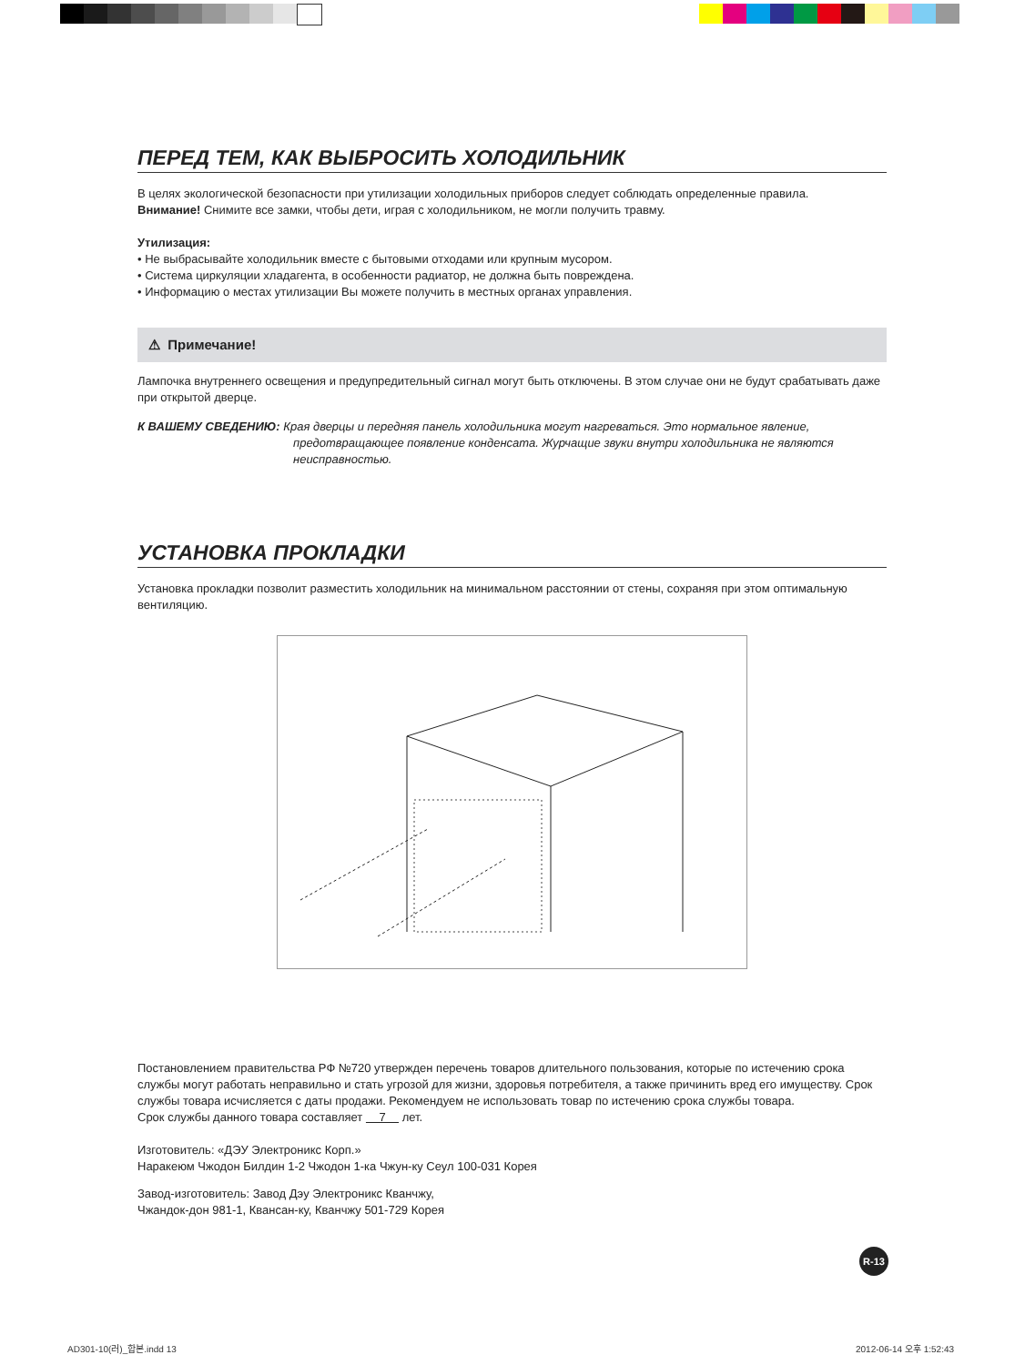ПЕРЕД ТЕМ, КАК ВЫБРОСИТЬ ХОЛОДИЛЬНИК
В целях экологической безопасности при утилизации холодильных приборов следует соблюдать определенные правила.
Внимание! Снимите все замки, чтобы дети, играя с холодильником, не могли получить травму.
Утилизация:
• Не выбрасывайте холодильник вместе с бытовыми отходами или крупным мусором.
• Система циркуляции хладагента, в особенности радиатор, не должна быть повреждена.
• Информацию о местах утилизации Вы можете получить в местных органах управления.
⚠ Примечание!
Лампочка внутреннего освещения и предупредительный сигнал могут быть отключены. В этом случае они не будут срабатывать даже при открытой дверце.
К ВАШЕМУ СВЕДЕНИЮ: Края дверцы и передняя панель холодильника могут нагреваться. Это нормальное явление, предотвращающее появление конденсата. Журчащие звуки внутри холодильника не являются неисправностью.
УСТАНОВКА ПРОКЛАДКИ
Установка прокладки позволит разместить холодильник на минимальном расстоянии от стены, сохраняя при этом оптимальную вентиляцию.
Постановлением правительства РФ №720 утвержден перечень товаров длительного пользования, которые по истечению срока службы могут работать неправильно и стать угрозой для жизни, здоровья потребителя, а также причинить вред его имуществу. Срок службы товара исчисляется с даты продажи. Рекомендуем не использовать товар по истечению срока службы товара.
Срок службы данного товара составляет 7 лет.
Изготовитель: «ДЭУ Электроникс Корп.»
Наракеюм Чжодон Билдин 1-2 Чжодон 1-ка Чжун-ку Сеул 100-031 Корея
Завод-изготовитель: Завод Дэу Электроникс Кванчжу,
Чжандок-дон 981-1, Квансан-ку, Кванчжу 501-729 Корея
R-13
AD301-10(러)_합본.indd 13 2012-06-14 오후 1:52:43